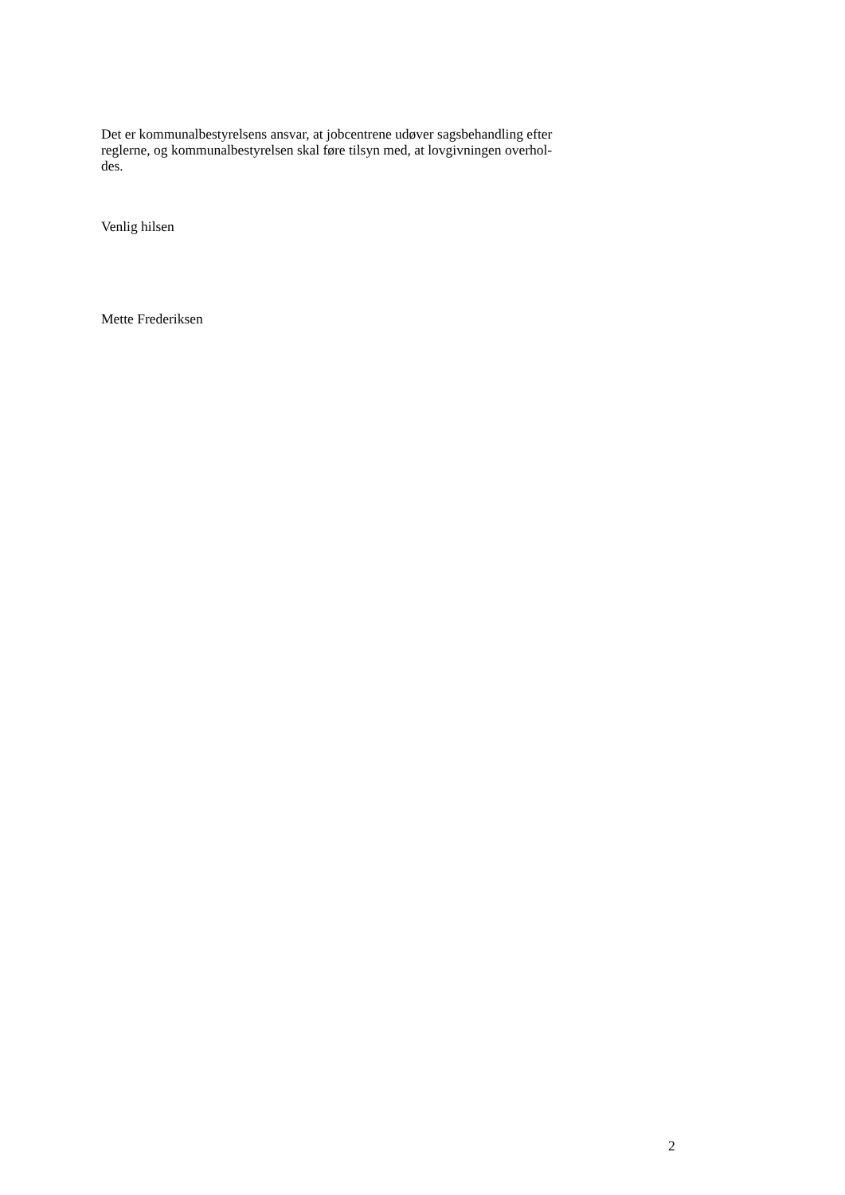Det er kommunalbestyrelsens ansvar, at jobcentrene udøver sagsbehandling efter
reglerne, og kommunalbestyrelsen skal føre tilsyn med, at lovgivningen overhol-
des.
Venlig hilsen
Mette Frederiksen
2